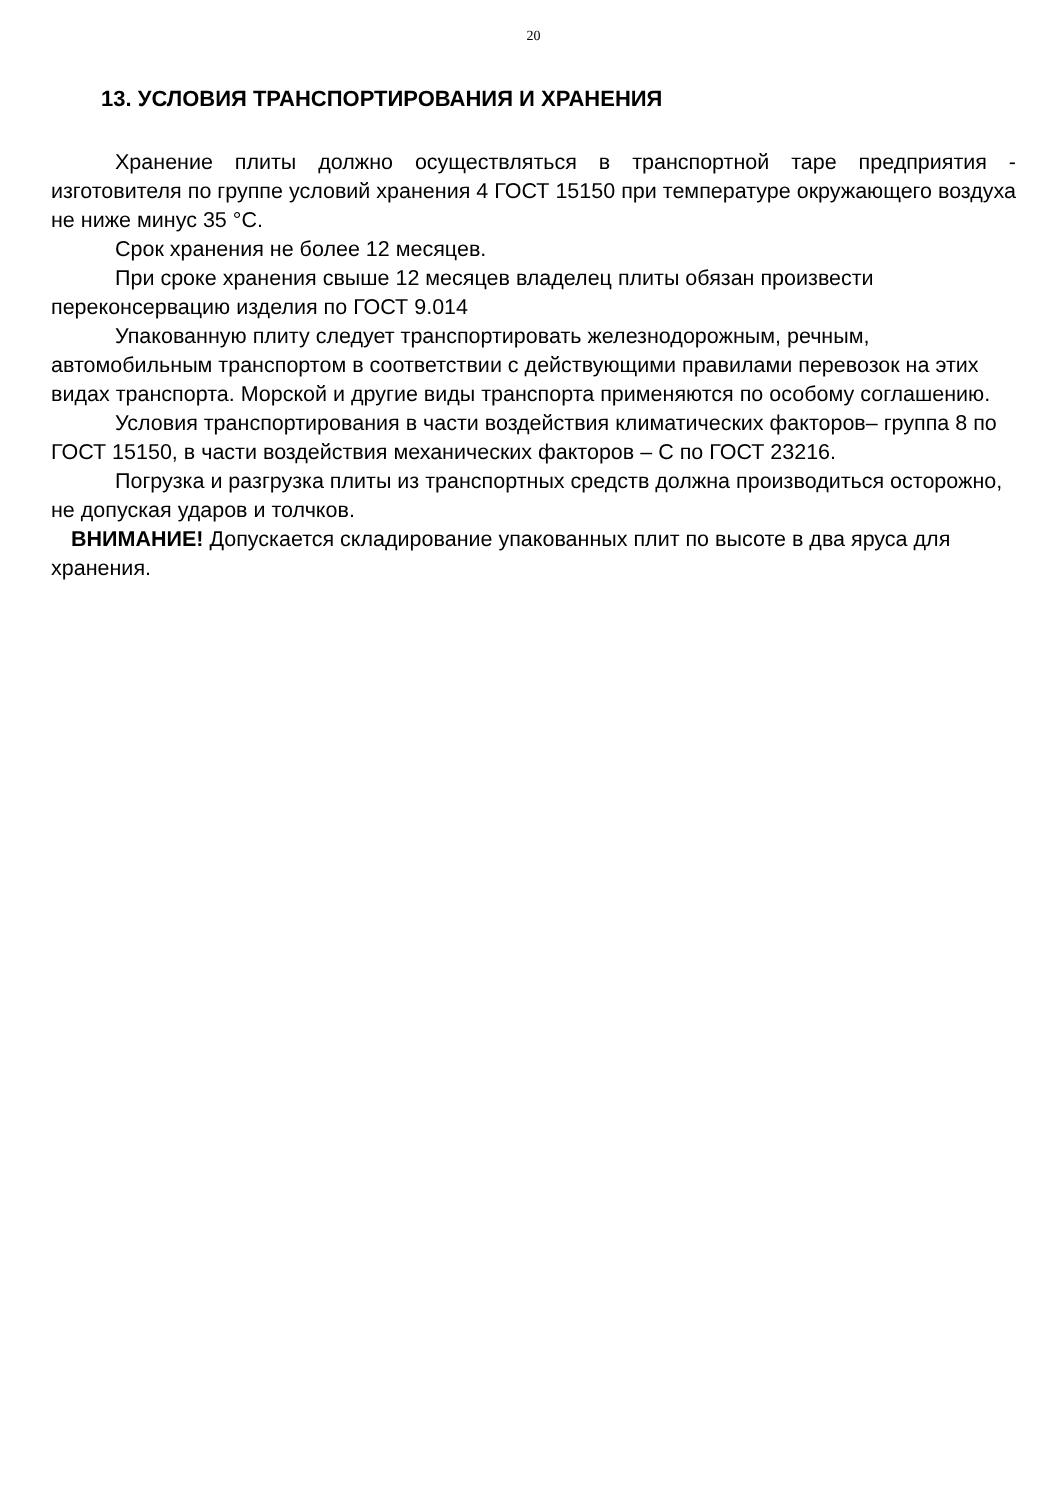20
13. УСЛОВИЯ ТРАНСПОРТИРОВАНИЯ И ХРАНЕНИЯ
Хранение плиты должно осуществляться в транспортной таре предприятия - изготовителя по группе условий хранения 4 ГОСТ 15150 при температуре окружающего воздуха не ниже минус 35 °С.
Срок хранения не более 12 месяцев.
При сроке хранения свыше 12 месяцев владелец плиты обязан произвести переконсервацию изделия по ГОСТ 9.014
Упакованную плиту следует транспортировать железнодорожным, речным, автомобильным транспортом в соответствии с действующими правилами перевозок на этих видах транспорта. Морской и другие виды транспорта применяются по особому соглашению.
Условия транспортирования в части воздействия климатических факторов– группа 8 по ГОСТ 15150, в части воздействия механических факторов – С по ГОСТ 23216.
Погрузка и разгрузка плиты из транспортных средств должна производиться осторожно, не допуская ударов и толчков.
ВНИМАНИЕ! Допускается складирование упакованных плит по высоте в два яруса для хранения.